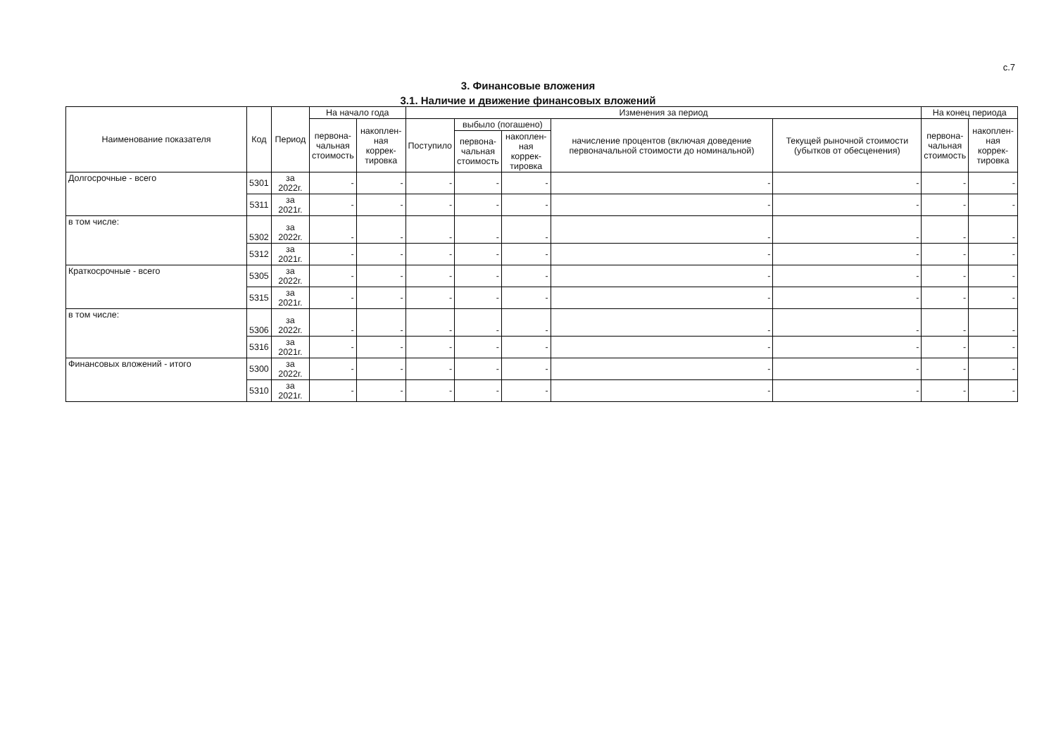с.7
3. Финансовые вложения
3.1. Наличие и движение финансовых вложений
| Наименование показателя | Код | Период | На начало года | | Изменения за период | | | | | На конец периода | |
| --- | --- | --- | --- | --- | --- | --- | --- | --- | --- | --- | --- |
| | | | первона- чальная стоимость | накоплен- ная коррек- тировка | Поступило | выбыло (погашено) | | начисление процентов (включая доведение первоначальной стоимости до номинальной) | Текущей рыночной стоимости (убытков от обесценения) | первона- чальная стоимость | накоплен- ная коррек- тировка |
| | | | | | | первона- чальная стоимость | накоплен- ная коррек- тировка | | | | |
| Долгосрочные - всего | 5301 | за 2022г. | - | - | - | - | - | - | - | - | - |
| | 5311 | за 2021г. | - | - | - | - | - | - | - | - | - |
| в том числе: | 5302 | за 2022г. | - | - | - | - | - | - | - | - | - |
| | 5312 | за 2021г. | - | - | - | - | - | - | - | - | - |
| Краткосрочные - всего | 5305 | за 2022г. | - | - | - | - | - | - | - | - | - |
| | 5315 | за 2021г. | - | - | - | - | - | - | - | - | - |
| в том числе: | 5306 | за 2022г. | - | - | - | - | - | - | - | - | - |
| | 5316 | за 2021г. | - | - | - | - | - | - | - | - | - |
| Финансовых вложений - итого | 5300 | за 2022г. | - | - | - | - | - | - | - | - | - |
| | 5310 | за 2021г. | - | - | - | - | - | - | - | - | - |